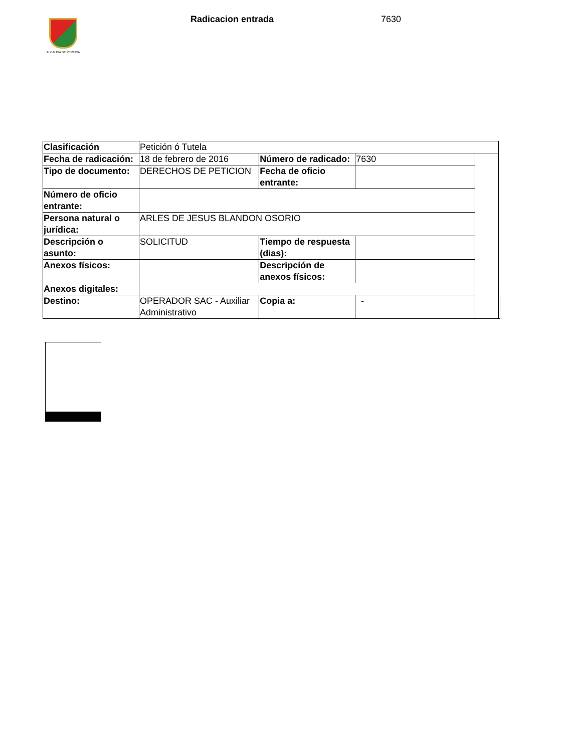ALCALDÍA DE PEREIRA
Radicacion entrada 7630
| Clasificación | Petición ó Tutela | | | | |
| Fecha de radicación: | 18 de febrero de 2016 | Número de radicado: | 7630 | | |
| Tipo de documento: | DERECHOS DE PETICION | Fecha de oficio entrante: | | | |
| Número de oficio entrante: | | | | | |
| Persona natural o jurídica: | ARLES DE JESUS BLANDON OSORIO | | | | |
| Descripción o asunto: | SOLICITUD | Tiempo de respuesta (dias): | | | |
| Anexos físicos: | | Descripción de anexos físicos: | | | |
| Anexos digitales: | | | | | |
| Destino: | OPERADOR SAC - Auxiliar Administrativo | Copia a: | - | | |